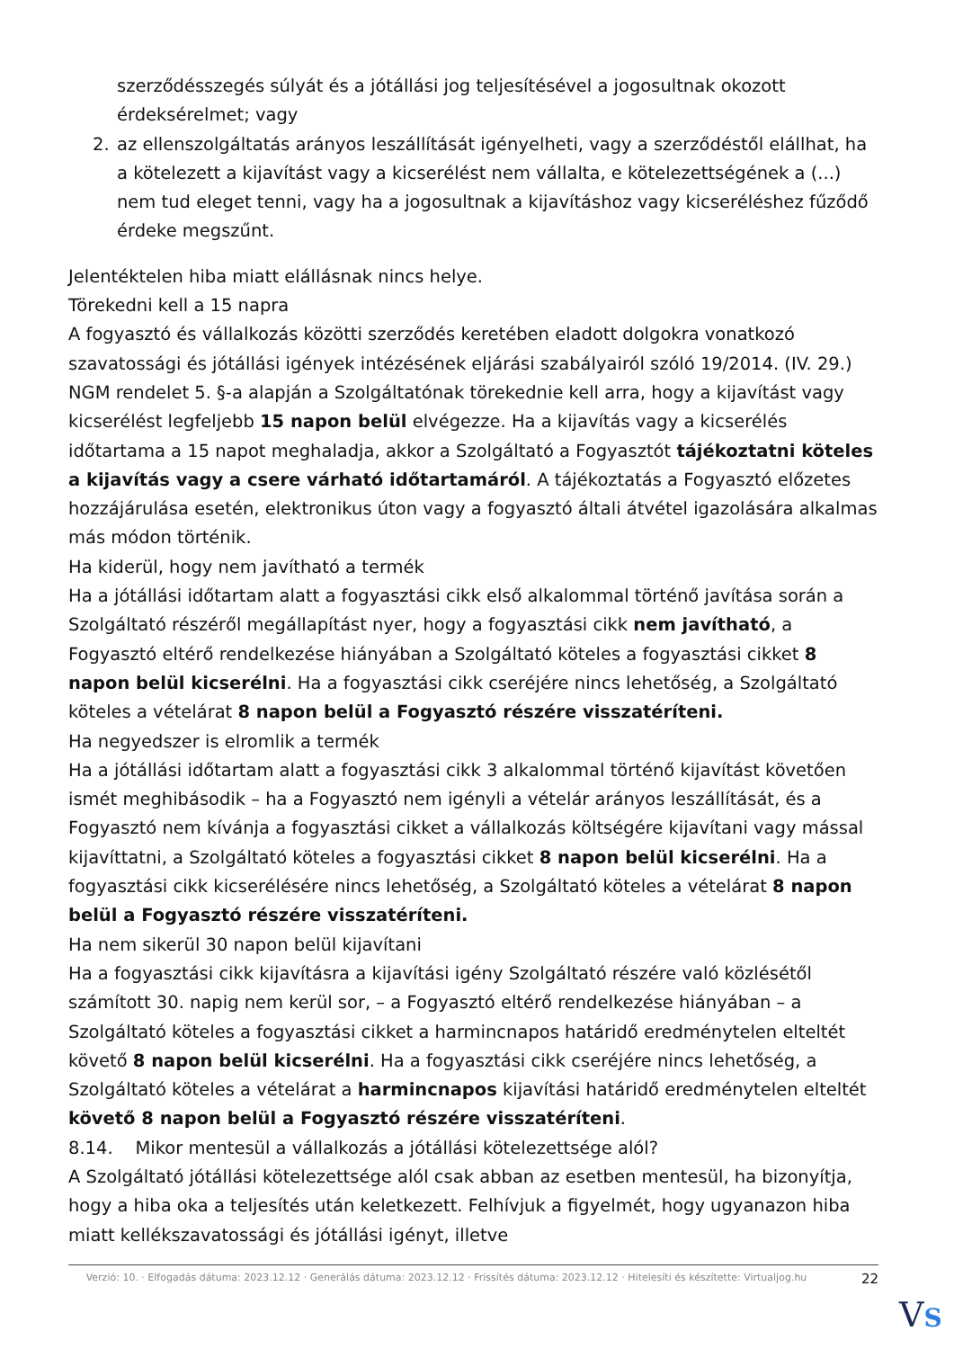szerződésszegés súlyát és a jótállási jog teljesítésével a jogosultnak okozott érdeksérelmet; vagy
2. az ellenszolgáltatás arányos leszállítását igényelheti, vagy a szerződéstől elállhat, ha a kötelezett a kijavítást vagy a kicserélést nem vállalta, e kötelezettségének a (...) nem tud eleget tenni, vagy ha a jogosultnak a kijavításhoz vagy kicseréléshez fűződő érdeke megszűnt.
Jelentéktelen hiba miatt elállásnak nincs helye.
Törekedni kell a 15 napra
A fogyasztó és vállalkozás közötti szerződés keretében eladott dolgokra vonatkozó szavatossági és jótállási igények intézésének eljárási szabályairól szóló 19/2014. (IV. 29.) NGM rendelet 5. §-a alapján a Szolgáltatónak törekednie kell arra, hogy a kijavítást vagy kicserélést legfeljebb 15 napon belül elvégezze. Ha a kijavítás vagy a kicserélés időtartama a 15 napot meghaladja, akkor a Szolgáltató a Fogyasztót tájékoztatni köteles a kijavítás vagy a csere várható időtartamáról. A tájékoztatás a Fogyasztó előzetes hozzájárulása esetén, elektronikus úton vagy a fogyasztó általi átvétel igazolására alkalmas más módon történik.
Ha kiderül, hogy nem javítható a termék
Ha a jótállási időtartam alatt a fogyasztási cikk első alkalommal történő javítása során a Szolgáltató részéről megállapítást nyer, hogy a fogyasztási cikk nem javítható, a Fogyasztó eltérő rendelkezése hiányában a Szolgáltató köteles a fogyasztási cikket 8 napon belül kicserélni. Ha a fogyasztási cikk cseréjére nincs lehetőség, a Szolgáltató köteles a vételárat 8 napon belül a Fogyasztó részére visszatéríteni.
Ha negyedszer is elromlik a termék
Ha a jótállási időtartam alatt a fogyasztási cikk 3 alkalommal történő kijavítást követően ismét meghibásodik – ha a Fogyasztó nem igényli a vételár arányos leszállítását, és a Fogyasztó nem kívánja a fogyasztási cikket a vállalkozás költségére kijavítani vagy mással kijavíttatni, a Szolgáltató köteles a fogyasztási cikket 8 napon belül kicserélni. Ha a fogyasztási cikk kicserélésére nincs lehetőség, a Szolgáltató köteles a vételárat 8 napon belül a Fogyasztó részére visszatéríteni.
Ha nem sikerül 30 napon belül kijavítani
Ha a fogyasztási cikk kijavításra a kijavítási igény Szolgáltató részére való közlésétől számított 30. napig nem kerül sor, – a Fogyasztó eltérő rendelkezése hiányában – a Szolgáltató köteles a fogyasztási cikket a harmincnapos határidő eredménytelen elteltét követő 8 napon belül kicserélni. Ha a fogyasztási cikk cseréjére nincs lehetőség, a Szolgáltató köteles a vételárat a harmincnapos kijavítási határidő eredménytelen elteltét követő 8 napon belül a Fogyasztó részére visszatéríteni.
8.14. Mikor mentesül a vállalkozás a jótállási kötelezettsége alól?
A Szolgáltató jótállási kötelezettsége alól csak abban az esetben mentesül, ha bizonyítja, hogy a hiba oka a teljesítés után keletkezett. Felhívjuk a figyelmét, hogy ugyanazon hiba miatt kellékszavatossági és jótállási igényt, illetve
Verzió: 10. · Elfogadás dátuma: 2023.12.12 · Generálás dátuma: 2023.12.12 · Frissítés dátuma: 2023.12.12 · Hitelesíti és készítette: Virtualjog.hu
22
VS